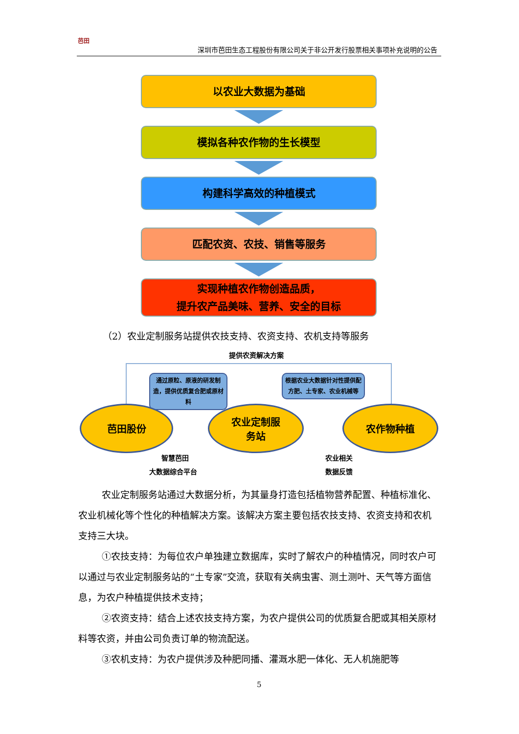芭田
深圳市芭田生态工程股份有限公司关于非公开发行股票相关事项补充说明的公告
以农业大数据为基础
模拟各种农作物的生长模型
构建科学高效的种植模式
匹配农资、农技、销售等服务
实现种植农作物创造品质，
提升农产品美味、营养、安全的目标
（2）农业定制服务站提供农技支持、农资支持、农机支持等服务
提供农资解决方案
通过原粒、原液的研发制造，提供优质复合肥或原材料
根据农业大数据针对性提供配方肥、土专家、农业机械等
芭田股份
农业定制服
务站
农作物种植
智慧芭田
大数据综合平台
农业相关
数据反馈
农业定制服务站通过大数据分析，为其量身打造包括植物营养配置、种植标准化、农业机械化等个性化的种植解决方案。该解决方案主要包括农技支持、农资支持和农机支持三大块。
①农技支持：为每位农户单独建立数据库，实时了解农户的种植情况，同时农户可以通过与农业定制服务站的“土专家”交流，获取有关病虫害、测土测叶、天气等方面信息，为农户种植提供技术支持；
②农资支持：结合上述农技支持方案，为农户提供公司的优质复合肥或其相关原材料等农资，并由公司负责订单的物流配送。
③农机支持：为农户提供涉及种肥同播、灌溉水肥一体化、无人机施肥等
5